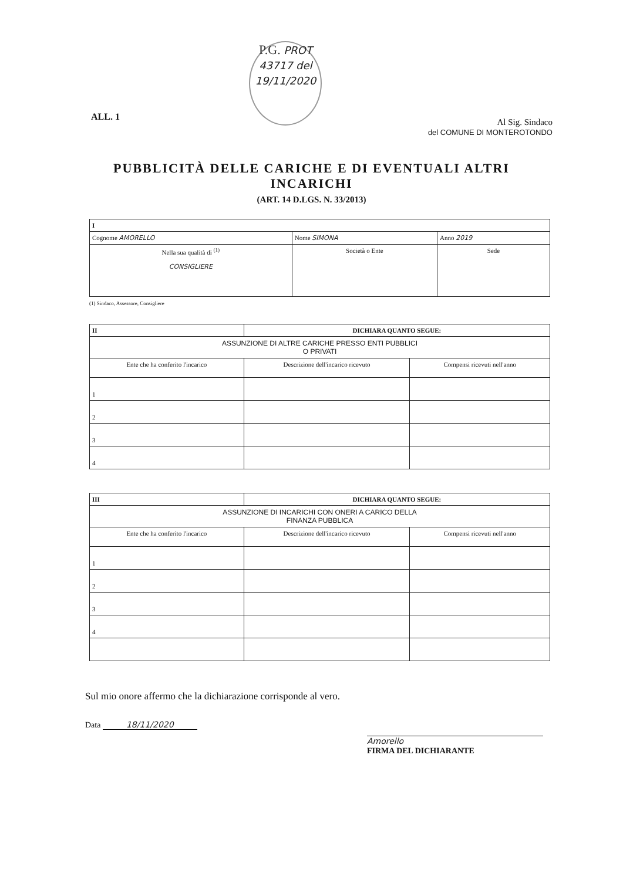ALL. 1
P.G. PROT 43717 del 19/11/2020
Al Sig. Sindaco
del COMUNE DI MONTEROTONDO
PUBBLICITÀ DELLE CARICHE E DI EVENTUALI ALTRI INCARICHI
(ART. 14 D.LGS. N. 33/2013)
| I | | |
| --- | --- | --- |
| Cognome AMORELLO | Nome SIMONA | Anno 2019 |
| Nella sua qualità di <sup>(1)</sup> CONSIGLIERE | Società o Ente | Sede |
(1) Sindaco, Assessore, Consigliere
| II | DICHIARA QUANTO SEGUE: | |
| --- | --- | --- |
| ASSUNZIONE DI ALTRE CARICHE PRESSO ENTI PUBBLICI O PRIVATI | | |
| Ente che ha conferito l'incarico | Descrizione dell'incarico ricevuto | Compensi ricevuti nell'anno |
| 1 | | |
| 2 | | |
| 3 | | |
| 4 | | |
| III | DICHIARA QUANTO SEGUE: | |
| --- | --- | --- |
| ASSUNZIONE DI INCARICHI CON ONERI A CARICO DELLA FINANZA PUBBLICA | | |
| Ente che ha conferito l'incarico | Descrizione dell'incarico ricevuto | Compensi ricevuti nell'anno |
| 1 | | |
| 2 | | |
| 3 | | |
| 4 | | |
Sul mio onore affermo che la dichiarazione corrisponde al vero.
Data 18/11/2020
Amorello
FIRMA DEL DICHIARANTE